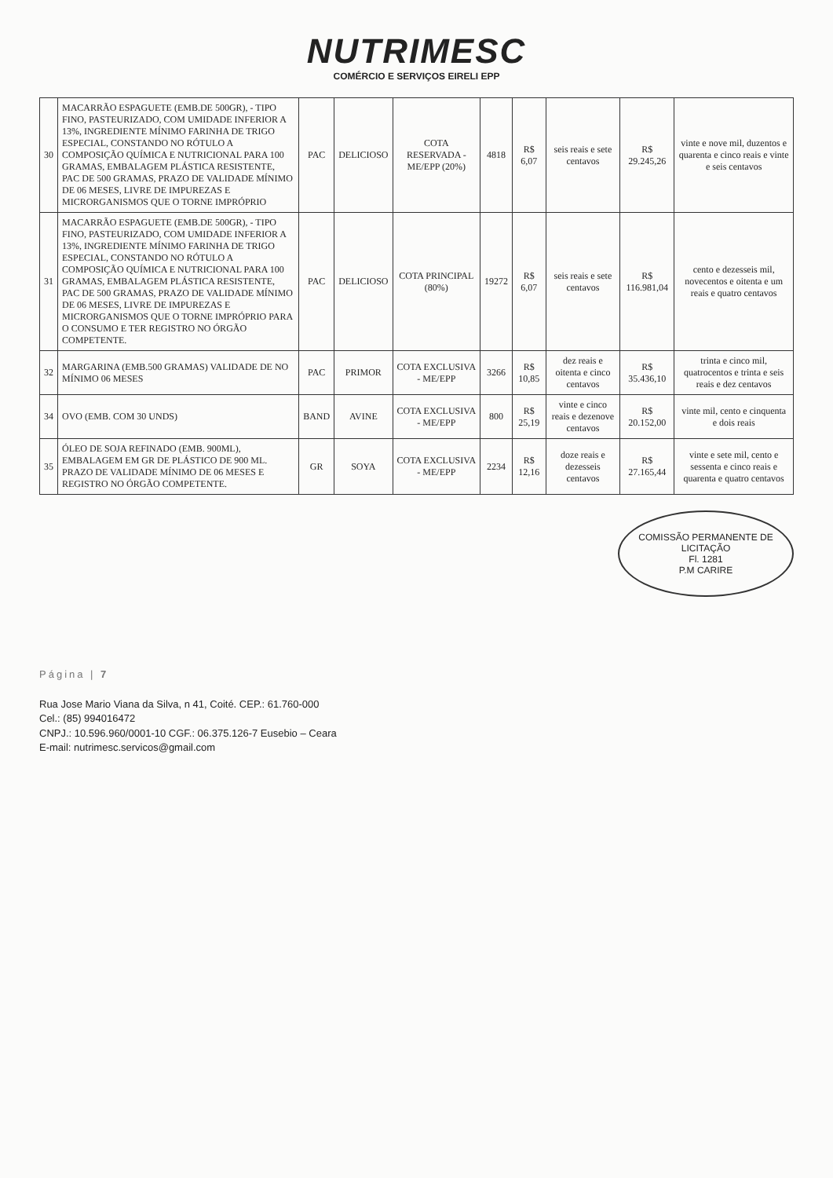NUTRIMESC
COMÉRCIO E SERVIÇOS EIRELI EPP
| 30 | MACARRÃO ESPAGUETE (EMB.DE 500GR), - TIPO FINO, PASTEURIZADO, COM UMIDADE INFERIOR A 13%, INGREDIENTE MÍNIMO FARINHA DE TRIGO ESPECIAL, CONSTANDO NO RÓTULO A COMPOSIÇÃO QUÍMICA E NUTRICIONAL PARA 100 GRAMAS, EMBALAGEM PLÁSTICA RESISTENTE, PAC DE 500 GRAMAS, PRAZO DE VALIDADE MÍNIMO DE 06 MESES, LIVRE DE IMPUREZAS E MICRORGANISMOS QUE O TORNE IMPRÓPRIO | PAC | DELICIOSO | COTA RESERVADA - ME/EPP (20%) | 4818 | R$ 6,07 | seis reais e sete centavos | R$ 29.245,26 | vinte e nove mil, duzentos e quarenta e cinco reais e vinte e seis centavos |
| 31 | MACARRÃO ESPAGUETE (EMB.DE 500GR), - TIPO FINO, PASTEURIZADO, COM UMIDADE INFERIOR A 13%, INGREDIENTE MÍNIMO FARINHA DE TRIGO ESPECIAL, CONSTANDO NO RÓTULO A COMPOSIÇÃO QUÍMICA E NUTRICIONAL PARA 100 GRAMAS, EMBALAGEM PLÁSTICA RESISTENTE, PAC DE 500 GRAMAS, PRAZO DE VALIDADE MÍNIMO DE 06 MESES, LIVRE DE IMPUREZAS E MICRORGANISMOS QUE O TORNE IMPRÓPRIO PARA O CONSUMO E TER REGISTRO NO ÓRGÃO COMPETENTE. | PAC | DELICIOSO | COTA PRINCIPAL (80%) | 19272 | R$ 6,07 | seis reais e sete centavos | R$ 116.981,04 | cento e dezesseis mil, novecentos e oitenta e um reais e quatro centavos |
| 32 | MARGARINA (EMB.500 GRAMAS) VALIDADE DE NO MÍNIMO 06 MESES | PAC | PRIMOR | COTA EXCLUSIVA - ME/EPP | 3266 | R$ 10,85 | dez reais e oitenta e cinco centavos | R$ 35.436,10 | trinta e cinco mil, quatrocentos e trinta e seis reais e dez centavos |
| 34 | OVO (EMB. COM 30 UNDS) | BAND | AVINE | COTA EXCLUSIVA - ME/EPP | 800 | R$ 25,19 | vinte e cinco reais e dezenove centavos | R$ 20.152,00 | vinte mil, cento e cinquenta e dois reais |
| 35 | ÓLEO DE SOJA REFINADO (EMB. 900ML), EMBALAGEM EM GR DE PLÁSTICO DE 900 ML. PRAZO DE VALIDADE MÍNIMO DE 06 MESES E REGISTRO NO ÓRGÃO COMPETENTE. | GR | SOYA | COTA EXCLUSIVA - ME/EPP | 2234 | R$ 12,16 | doze reais e dezesseis centavos | R$ 27.165,44 | vinte e sete mil, cento e sessenta e cinco reais e quarenta e quatro centavos |
COMISSÃO PERMANENTE DE LICITAÇÃO
Fl. 1281
P.M CARIRE
Página | 7
Rua Jose Mario Viana da Silva, n 41, Coité. CEP.: 61.760-000
Cel.: (85) 994016472
CNPJ.: 10.596.960/0001-10 CGF.: 06.375.126-7 Eusebio – Ceara
E-mail: nutrimesc.servicos@gmail.com